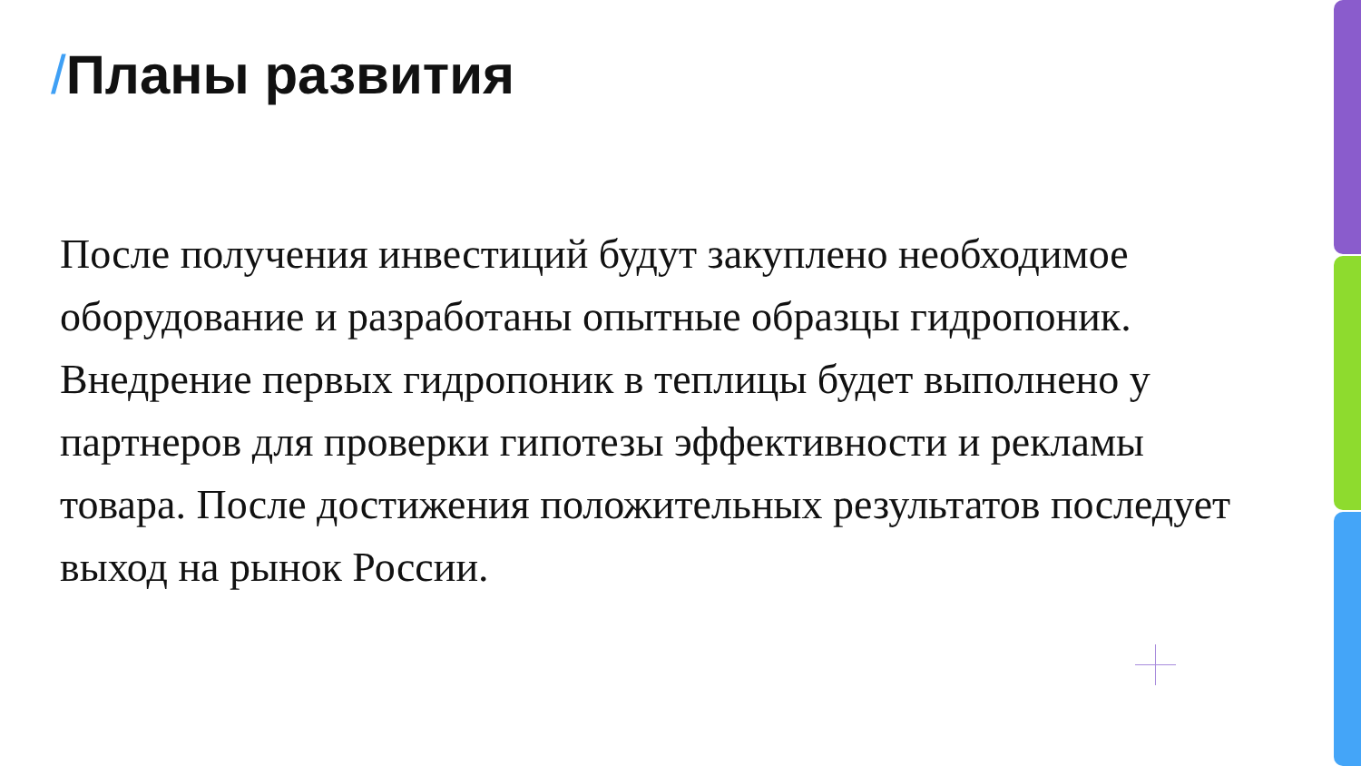/Планы развития
После получения инвестиций будут закуплено необходимое оборудование и разработаны опытные образцы гидропоник. Внедрение первых гидропоник в теплицы будет выполнено у партнеров для проверки гипотезы эффективности и рекламы товара. После достижения положительных результатов последует выход на рынок России.